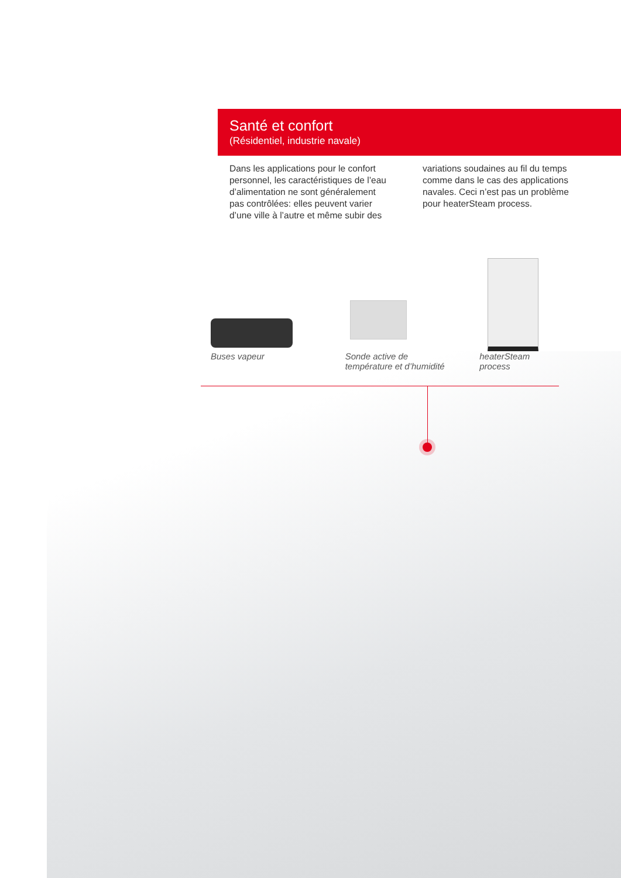Santé et confort
(Résidentiel, industrie navale)
Dans les applications pour le confort personnel, les caractéristiques de l’eau d’alimentation ne sont généralement pas contrôlées: elles peuvent varier d’une ville à l’autre et même subir des
variations soudaines au fil du temps comme dans le cas des applications navales. Ceci n’est pas un problème pour heaterSteam process.
Buses vapeur Sonde active de
température et d’humidité
heaterSteam
process